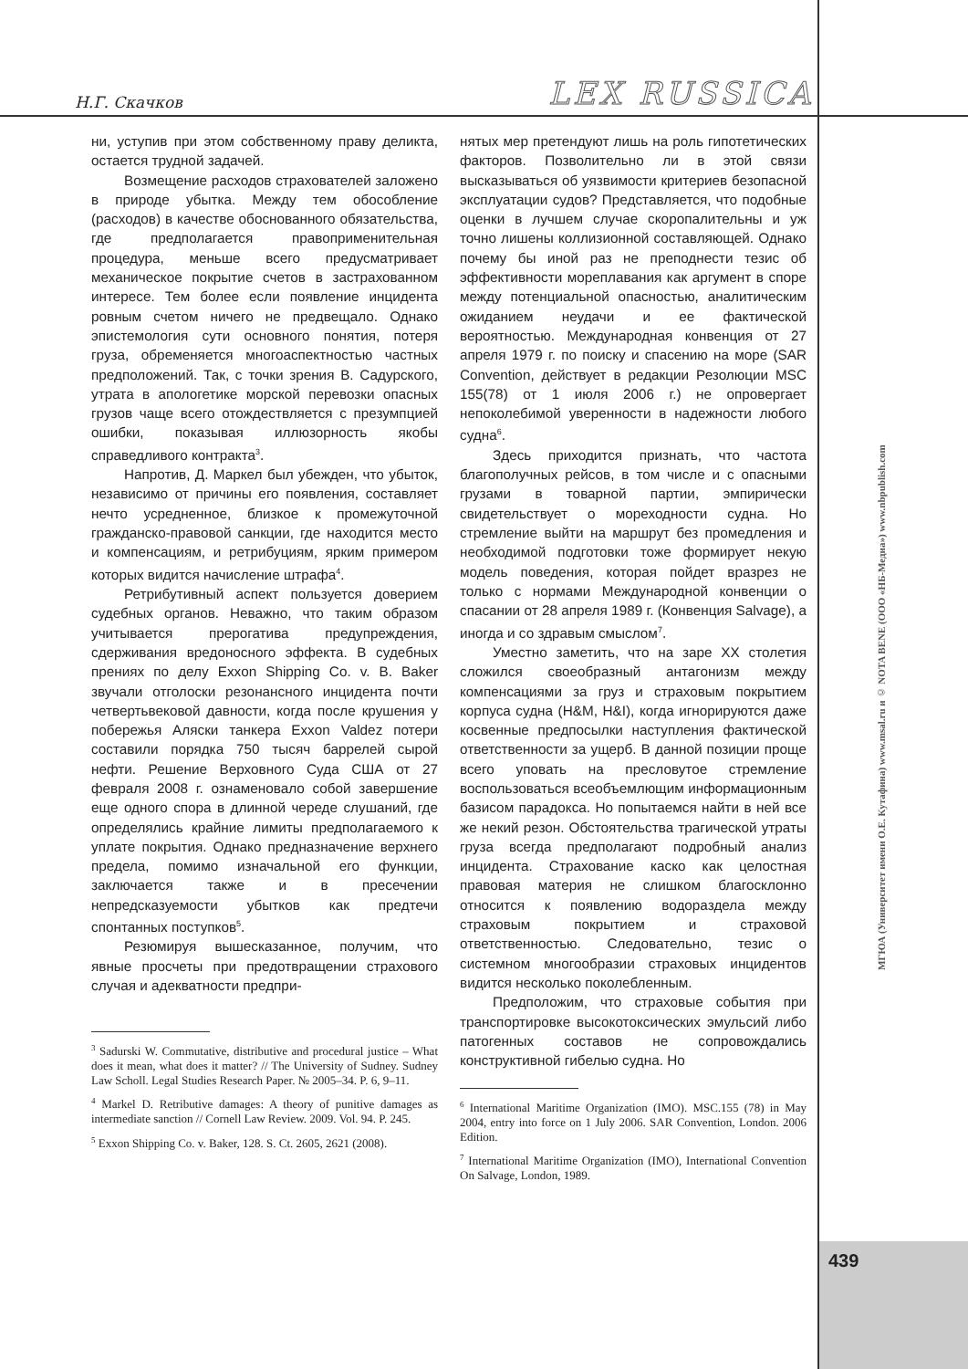Н.Г. Скачков
LEX RUSSICA
ни, уступив при этом собственному праву деликта, остается трудной задачей.
Возмещение расходов страхователей заложено в природе убытка. Между тем обособление (расходов) в качестве обоснованного обязательства, где предполагается правоприменительная процедура, меньше всего предусматривает механическое покрытие счетов в застрахованном интересе. Тем более если появление инцидента ровным счетом ничего не предвещало. Однако эпистемология сути основного понятия, потеря груза, обременяется многоаспектностью частных предположений. Так, с точки зрения В. Садурского, утрата в апологетике морской перевозки опасных грузов чаще всего отождествляется с презумпцией ошибки, показывая иллюзорность якобы справедливого контракта<sup>3</sup>.
Напротив, Д. Маркел был убежден, что убыток, независимо от причины его появления, составляет нечто усредненное, близкое к промежуточной гражданско-правовой санкции, где находится место и компенсациям, и ретрибуциям, ярким примером которых видится начисление штрафа<sup>4</sup>.
Ретрибутивный аспект пользуется доверием судебных органов. Неважно, что таким образом учитывается прерогатива предупреждения, сдерживания вредоносного эффекта. В судебных прениях по делу Exxon Shipping Co. v. B. Baker звучали отголоски резонансного инцидента почти четвертьвековой давности, когда после крушения у побережья Аляски танкера Exxon Valdez потери составили порядка 750 тысяч баррелей сырой нефти. Решение Верховного Суда США от 27 февраля 2008 г. ознаменовало собой завершение еще одного спора в длинной череде слушаний, где определялись крайние лимиты предполагаемого к уплате покрытия. Однако предназначение верхнего предела, помимо изначальной его функции, заключается также и в пресечении непредсказуемости убытков как предтечи спонтанных поступков<sup>5</sup>.
Резюмируя вышесказанное, получим, что явные просчеты при предотвращении страхового случая и адекватности предпри-
<sup>3</sup> Sadurski W. Commutative, distributive and procedural justice – What does it mean, what does it matter? // The University of Sudney. Sudney Law Scholl. Legal Studies Research Paper. № 2005–34. P. 6, 9–11.
<sup>4</sup> Markel D. Retributive damages: A theory of punitive damages as intermediate sanction // Cornell Law Review. 2009. Vol. 94. P. 245.
<sup>5</sup> Exxon Shipping Co. v. Baker, 128. S. Ct. 2605, 2621 (2008).
нятых мер претендуют лишь на роль гипотетических факторов. Позволительно ли в этой связи высказываться об уязвимости критериев безопасной эксплуатации судов? Представляется, что подобные оценки в лучшем случае скоропалительны и уж точно лишены коллизионной составляющей. Однако почему бы иной раз не преподнести тезис об эффективности мореплавания как аргумент в споре между потенциальной опасностью, аналитическим ожиданием неудачи и ее фактической вероятностью. Международная конвенция от 27 апреля 1979 г. по поиску и спасению на море (SAR Convention, действует в редакции Резолюции MSC 155(78) от 1 июля 2006 г.) не опровергает непоколебимой уверенности в надежности любого судна<sup>6</sup>.
Здесь приходится признать, что частота благополучных рейсов, в том числе и с опасными грузами в товарной партии, эмпирически свидетельствует о мореходности судна. Но стремление выйти на маршрут без промедления и необходимой подготовки тоже формирует некую модель поведения, которая пойдет вразрез не только с нормами Международной конвенции о спасании от 28 апреля 1989 г. (Конвенция Salvage), а иногда и со здравым смыслом<sup>7</sup>.
Уместно заметить, что на заре XX столетия сложился своеобразный антагонизм между компенсациями за груз и страховым покрытием корпуса судна (H&M, H&I), когда игнорируются даже косвенные предпосылки наступления фактической ответственности за ущерб. В данной позиции проще всего уповать на пресловутое стремление воспользоваться всеобъемлющим информационным базисом парадокса. Но попытаемся найти в ней все же некий резон. Обстоятельства трагической утраты груза всегда предполагают подробный анализ инцидента. Страхование каско как целостная правовая материя не слишком благосклонно относится к появлению водораздела между страховым покрытием и страховой ответственностью. Следовательно, тезис о системном многообразии страховых инцидентов видится несколько поколебленным.
Предположим, что страховые события при транспортировке высокотоксических эмульсий либо патогенных составов не сопровождались конструктивной гибелью судна. Но
<sup>6</sup> International Maritime Organization (IMO). MSC.155 (78) in May 2004, entry into force on 1 July 2006. SAR Convention, London. 2006 Edition.
<sup>7</sup> International Maritime Organization (IMO), International Convention On Salvage, London, 1989.
МГЮА (Университет имени О.Е. Кутафина) www.msal.ru и © NOTA BENE (ООО «НБ-Медиа») www.nbpublish.com
439